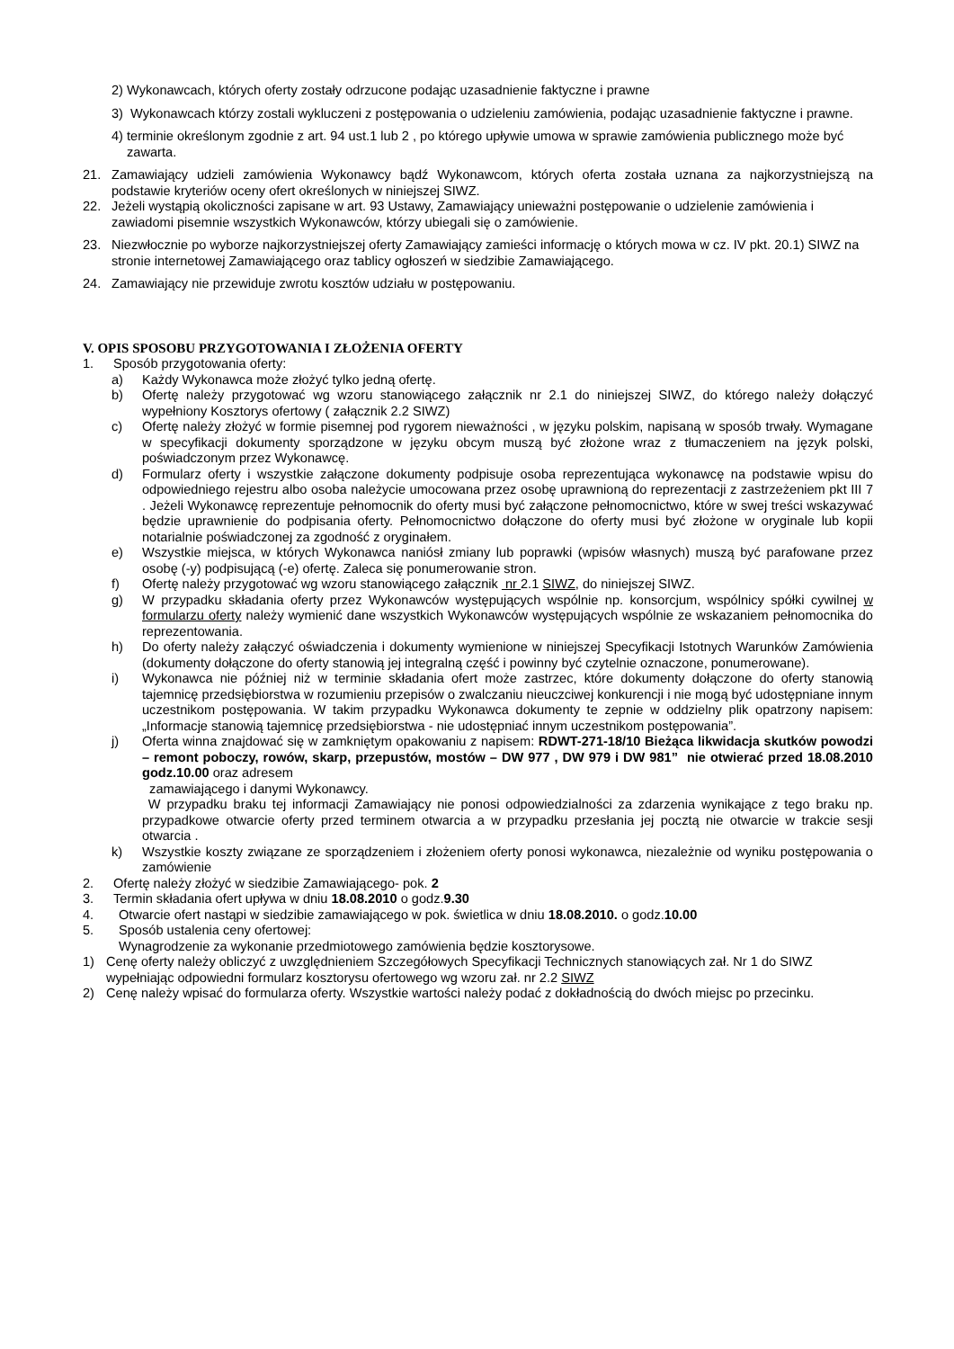2) Wykonawcach, których oferty zostały odrzucone podając uzasadnienie faktyczne i prawne
3) Wykonawcach którzy zostali wykluczeni z postępowania o udzieleniu zamówienia, podając uzasadnienie faktyczne i prawne.
4) terminie określonym zgodnie z art. 94 ust.1 lub 2 , po którego upływie umowa w sprawie zamówienia publicznego może być zawarta.
21. Zamawiający udzieli zamówienia Wykonawcy bądź Wykonawcom, których oferta została uznana za najkorzystniejszą na podstawie kryteriów oceny ofert określonych w niniejszej SIWZ.
22. Jeżeli wystąpią okoliczności zapisane w art. 93 Ustawy, Zamawiający unieważni postępowanie o udzielenie zamówienia i zawiadomi pisemnie wszystkich Wykonawców, którzy ubiegali się o zamówienie.
23. Niezwłocznie po wyborze najkorzystniejszej oferty Zamawiający zamieści informację o których mowa w cz. IV pkt. 20.1) SIWZ na stronie internetowej Zamawiającego oraz tablicy ogłoszeń w siedzibie Zamawiającego.
24. Zamawiający nie przewiduje zwrotu kosztów udziału w postępowaniu.
V. OPIS SPOSOBU PRZYGOTOWANIA I ZŁOŻENIA OFERTY
1. Sposób przygotowania oferty:
a) Każdy Wykonawca może złożyć tylko jedną ofertę.
b) Ofertę należy przygotować wg wzoru stanowiącego załącznik nr 2.1 do niniejszej SIWZ, do którego należy dołączyć wypełniony Kosztorys ofertowy ( załącznik 2.2 SIWZ)
c) Ofertę należy złożyć w formie pisemnej pod rygorem nieważności , w języku polskim, napisaną w sposób trwały. Wymagane w specyfikacji dokumenty sporządzone w języku obcym muszą być złożone wraz z tłumaczeniem na język polski, poświadczonym przez Wykonawcę.
d) Formularz oferty i wszystkie załączone dokumenty podpisuje osoba reprezentująca wykonawcę na podstawie wpisu do odpowiedniego rejestru albo osoba należycie umocowana przez osobę uprawnioną do reprezentacji z zastrzeżeniem pkt III 7 . Jeżeli Wykonawcę reprezentuje pełnomocnik do oferty musi być załączone pełnomocnictwo, które w swej treści wskazywać będzie uprawnienie do podpisania oferty. Pełnomocnictwo dołączone do oferty musi być złożone w oryginale lub kopii notarialnie poświadczonej za zgodność z oryginałem.
e) Wszystkie miejsca, w których Wykonawca naniósł zmiany lub poprawki (wpisów własnych) muszą być parafowane przez osobę (-y) podpisującą (-e) ofertę. Zaleca się ponumerowanie stron.
f) Ofertę należy przygotować wg wzoru stanowiącego załącznik nr 2.1 SIWZ, do niniejszej SIWZ.
g) W przypadku składania oferty przez Wykonawców występujących wspólnie np. konsorcjum, wspólnicy spółki cywilnej w formularzu oferty należy wymienić dane wszystkich Wykonawców występujących wspólnie ze wskazaniem pełnomocnika do reprezentowania.
h) Do oferty należy załączyć oświadczenia i dokumenty wymienione w niniejszej Specyfikacji Istotnych Warunków Zamówienia (dokumenty dołączone do oferty stanowią jej integralną część i powinny być czytelnie oznaczone, ponumerowane).
i) Wykonawca nie później niż w terminie składania ofert może zastrzec, które dokumenty dołączone do oferty stanowią tajemnicę przedsiębiorstwa w rozumieniu przepisów o zwalczaniu nieuczciwej konkurencji i nie mogą być udostępniane innym uczestnikom postępowania. W takim przypadku Wykonawca dokumenty te zepnie w oddzielny plik opatrzony napisem: „Informacje stanowią tajemnicę przedsiębiorstwa - nie udostępniać innym uczestnikom postępowania”.
j) Oferta winna znajdować się w zamkniętym opakowaniu z napisem: RDWT-271-18/10 Bieżąca likwidacja skutków powodzi – remont poboczy, rowów, skarp, przepustów, mostów – DW 977 , DW 979 i DW 981” nie otwierać przed 18.08.2010 godz.10.00 oraz adresem
zamawiającego i danymi Wykonawcy.
W przypadku braku tej informacji Zamawiający nie ponosi odpowiedzialności za zdarzenia wynikające z tego braku np. przypadkowe otwarcie oferty przed terminem otwarcia a w przypadku przesłania jej pocztą nie otwarcie w trakcie sesji otwarcia .
k) Wszystkie koszty związane ze sporządzeniem i złożeniem oferty ponosi wykonawca, niezależnie od wyniku postępowania o zamówienie
2. Ofertę należy złożyć w siedzibie Zamawiającego- pok. 2
3. Termin składania ofert upływa w dniu 18.08.2010 o godz.9.30
4. Otwarcie ofert nastąpi w siedzibie zamawiającego w pok. świetlica w dniu 18.08.2010. o godz.10.00
5. Sposób ustalenia ceny ofertowej:
Wynagrodzenie za wykonanie przedmiotowego zamówienia będzie kosztorysowe.
1) Cenę oferty należy obliczyć z uwzględnieniem Szczegółowych Specyfikacji Technicznych stanowiących zał. Nr 1 do SIWZ wypełniając odpowiedni formularz kosztorysu ofertowego wg wzoru zał. nr 2.2 SIWZ
2) Cenę należy wpisać do formularza oferty. Wszystkie wartości należy podać z dokładnością do dwóch miejsc po przecinku.